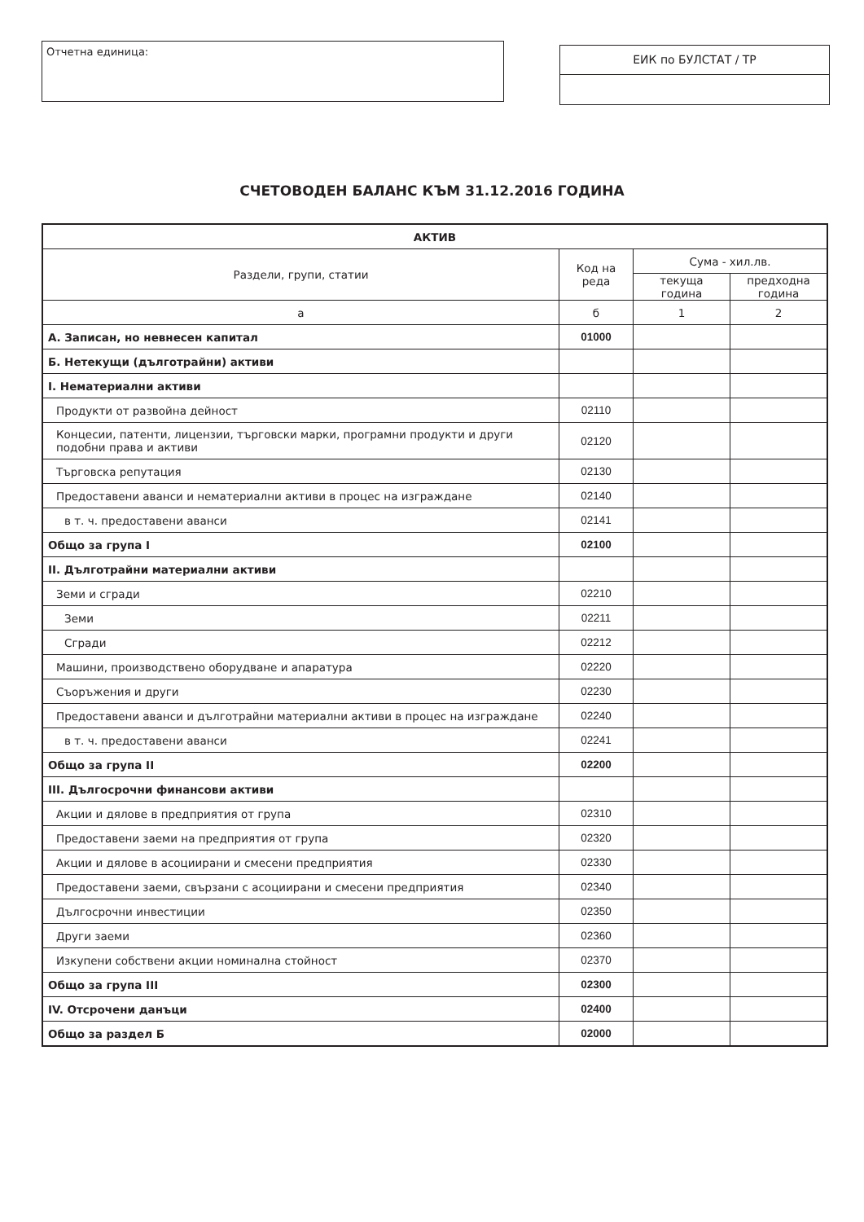Отчетна единица:
ЕИК по БУЛСТАТ / ТР
СЧЕТОВОДЕН БАЛАНС КЪМ 31.12.2016 ГОДИНА
| АКТИВ | | | |
| --- | --- | --- | --- |
| Раздели, групи, статии | Код на реда | Сума - хил.лв. | |
| | | текуща година | предходна година |
| а | б | 1 | 2 |
| А. Записан, но невнесен капитал | 01000 | | |
| Б. Нетекущи (дълготрайни) активи | | | |
| I. Нематериални активи | | | |
| Продукти от развойна дейност | 02110 | | |
| Концесии, патенти, лицензии, търговски марки, програмни продукти и други подобни права и активи | 02120 | | |
| Търговска репутация | 02130 | | |
| Предоставени аванси и нематериални активи в процес на изграждане | 02140 | | |
| в т. ч. предоставени аванси | 02141 | | |
| Общо за група I | 02100 | | |
| II. Дълготрайни материални активи | | | |
| Земи и сгради | 02210 | | |
| Земи | 02211 | | |
| Сгради | 02212 | | |
| Машини, производствено оборудване и апаратура | 02220 | | |
| Съоръжения и други | 02230 | | |
| Предоставени аванси и дълготрайни материални активи в процес на изграждане | 02240 | | |
| в т. ч. предоставени аванси | 02241 | | |
| Общо за група II | 02200 | | |
| III. Дългосрочни финансови активи | | | |
| Акции и дялове в предприятия от група | 02310 | | |
| Предоставени заеми на предприятия от група | 02320 | | |
| Акции и дялове в асоциирани и смесени предприятия | 02330 | | |
| Предоставени заеми, свързани с асоциирани и смесени предприятия | 02340 | | |
| Дългосрочни инвестиции | 02350 | | |
| Други заеми | 02360 | | |
| Изкупени собствени акции номинална стойност | 02370 | | |
| Общо за група III | 02300 | | |
| IV. Отсрочени данъци | 02400 | | |
| Общо за раздел Б | 02000 | | |